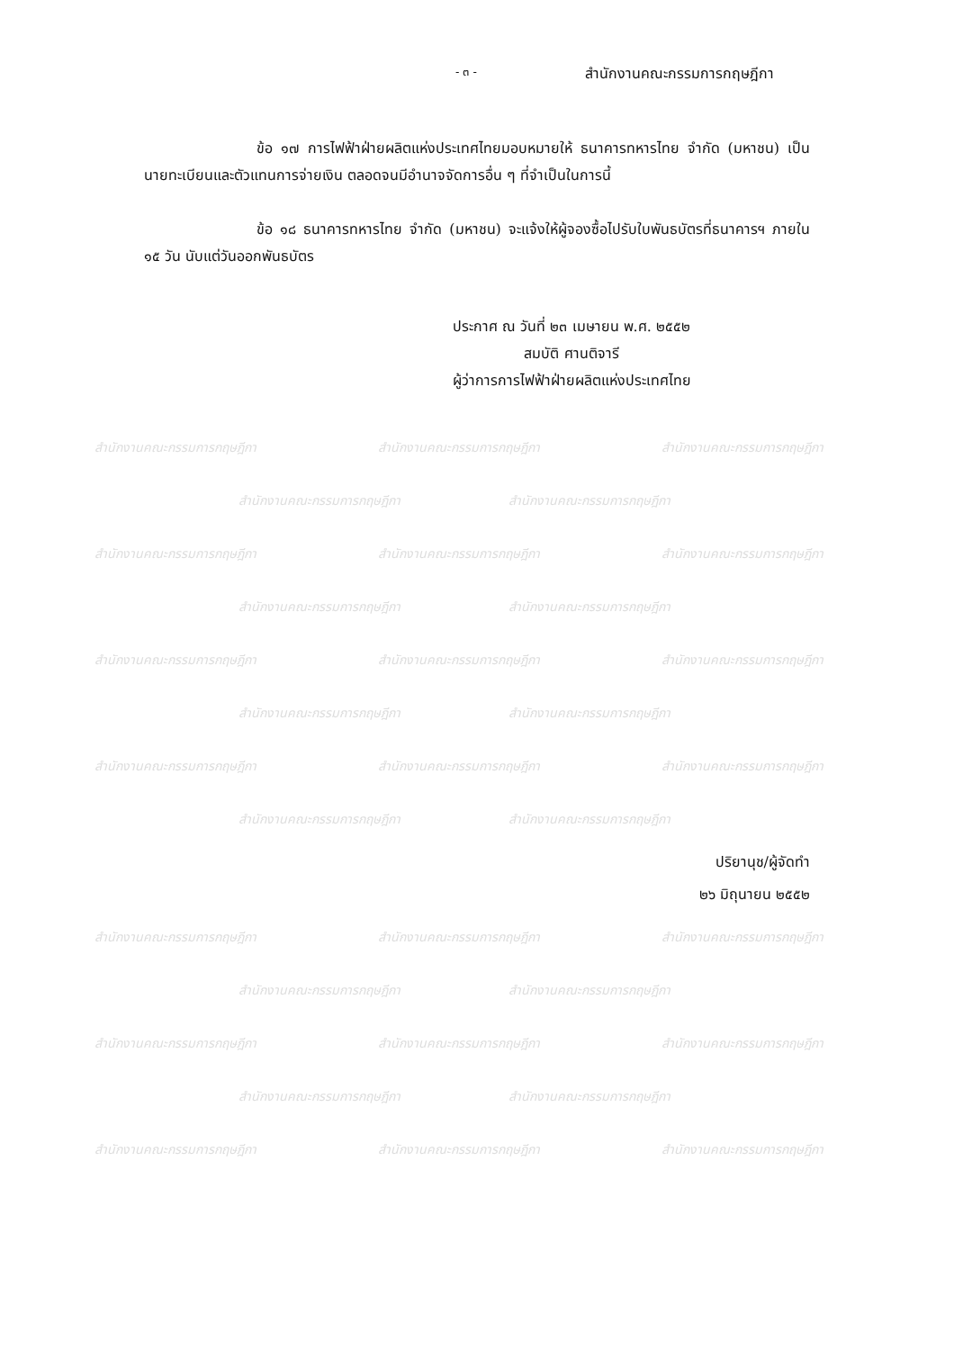- ๓ -
สำนักงานคณะกรรมการกฤษฎีกา
ข้อ ๑๗ การไฟฟ้าฝ่ายผลิตแห่งประเทศไทยมอบหมายให้ ธนาคารทหารไทย จำกัด (มหาชน) เป็นนายทะเบียนและตัวแทนการจ่ายเงิน ตลอดจนมีอำนาจจัดการอื่น ๆ ที่จำเป็นในการนี้
ข้อ ๑๘ ธนาคารทหารไทย จำกัด (มหาชน) จะแจ้งให้ผู้จองซื้อไปรับใบพันธบัตรที่ธนาคารฯ ภายใน ๑๕ วัน นับแต่วันออกพันธบัตร
ประกาศ ณ วันที่ ๒๓ เมษายน พ.ศ. ๒๕๕๒
สมบัติ ศานติจารี
ผู้ว่าการการไฟฟ้าฝ่ายผลิตแห่งประเทศไทย
สำนักงานคณะกรรมการกฤษฎีกา สำนักงานคณะกรรมการกฤษฎีกา สำนักงานคณะกรรมการกฤษฎีกา
สำนักงานคณะกรรมการกฤษฎีกา สำนักงานคณะกรรมการกฤษฎีกา
สำนักงานคณะกรรมการกฤษฎีกา สำนักงานคณะกรรมการกฤษฎีกา สำนักงานคณะกรรมการกฤษฎีกา
สำนักงานคณะกรรมการกฤษฎีกา สำนักงานคณะกรรมการกฤษฎีกา
สำนักงานคณะกรรมการกฤษฎีกา สำนักงานคณะกรรมการกฤษฎีกา สำนักงานคณะกรรมการกฤษฎีกา
สำนักงานคณะกรรมการกฤษฎีกา สำนักงานคณะกรรมการกฤษฎีกา
สำนักงานคณะกรรมการกฤษฎีกา สำนักงานคณะกรรมการกฤษฎีกา สำนักงานคณะกรรมการกฤษฎีกา
สำนักงานคณะกรรมการกฤษฎีกา สำนักงานคณะกรรมการกฤษฎีกา
ปริยานุช/ผู้จัดทำ
๒๖ มิถุนายน ๒๕๕๒
สำนักงานคณะกรรมการกฤษฎีกา สำนักงานคณะกรรมการกฤษฎีกา สำนักงานคณะกรรมการกฤษฎีกา
สำนักงานคณะกรรมการกฤษฎีกา สำนักงานคณะกรรมการกฤษฎีกา
สำนักงานคณะกรรมการกฤษฎีกา สำนักงานคณะกรรมการกฤษฎีกา สำนักงานคณะกรรมการกฤษฎีกา
สำนักงานคณะกรรมการกฤษฎีกา สำนักงานคณะกรรมการกฤษฎีกา
สำนักงานคณะกรรมการกฤษฎีกา สำนักงานคณะกรรมการกฤษฎีกา สำนักงานคณะกรรมการกฤษฎีกา